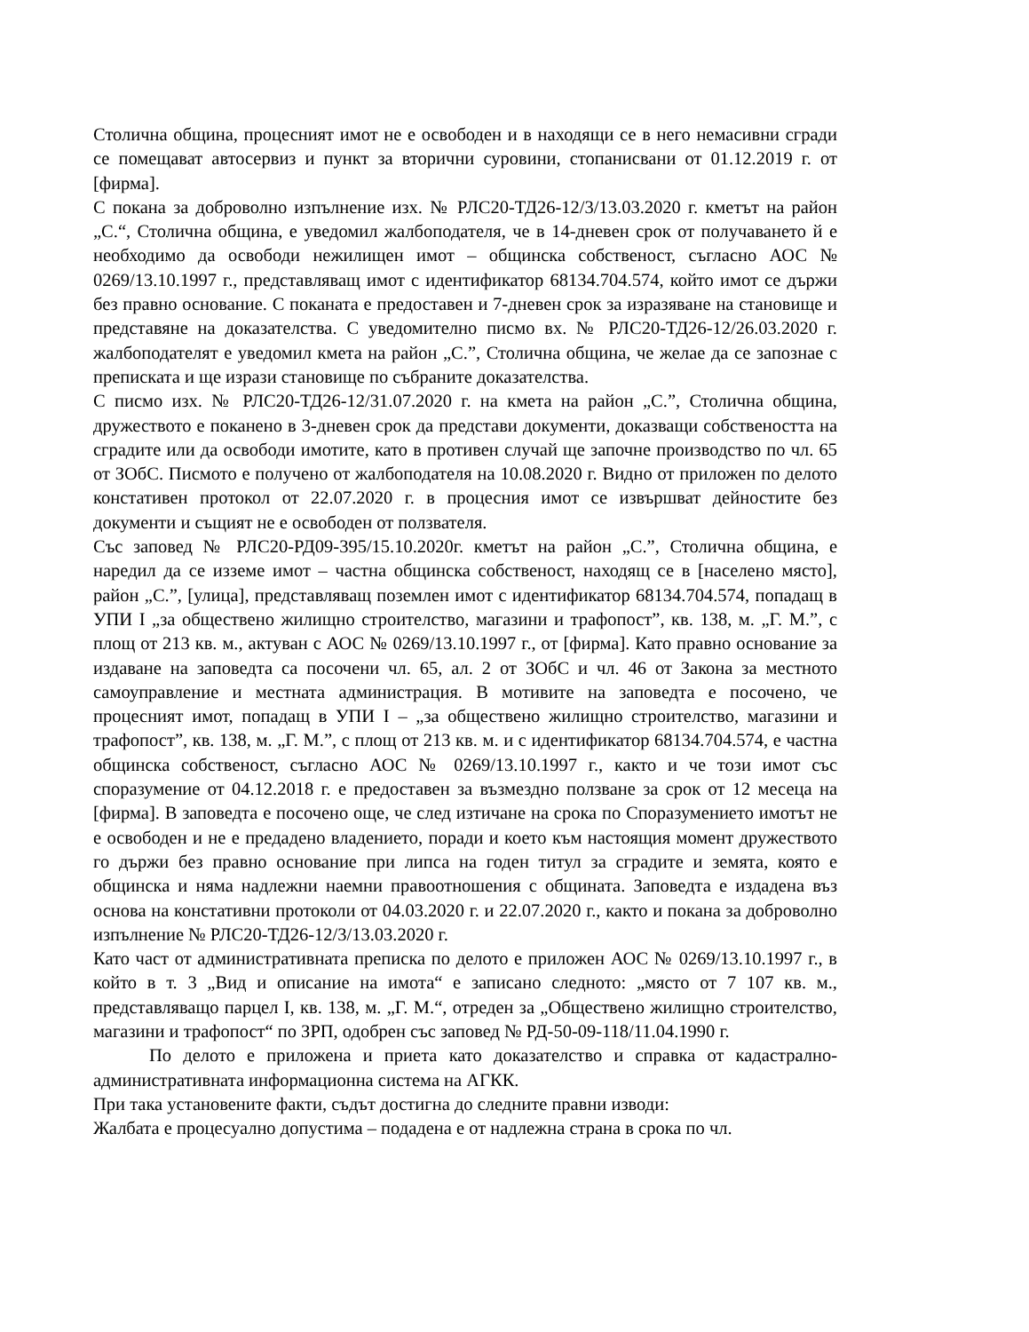Столична община, процесният имот не е освободен и в находящи се в него немасивни сгради се помещават автосервиз и пункт за вторични суровини, стопанисвани от 01.12.2019 г. от [фирма].
С покана за доброволно изпълнение изх. № РЛС20-ТД26-12/3/13.03.2020 г. кметът на район „С.“, Столична община, е уведомил жалбоподателя, че в 14-дневен срок от получаването й е необходимо да освободи нежилищен имот – общинска собственост, съгласно АОС № 0269/13.10.1997 г., представляващ имот с идентификатор 68134.704.574, който имот се държи без правно основание. С поканата е предоставен и 7-дневен срок за изразяване на становище и представяне на доказателства. С уведомително писмо вх. № РЛС20-ТД26-12/26.03.2020 г. жалбоподателят е уведомил кмета на район „С.”, Столична община, че желае да се запознае с преписката и ще изрази становище по събраните доказателства.
С писмо изх. № РЛС20-ТД26-12/31.07.2020 г. на кмета на район „С.”, Столична община, дружеството е поканено в 3-дневен срок да представи документи, доказващи собствеността на сградите или да освободи имотите, като в противен случай ще започне производство по чл. 65 от ЗОбС. Писмото е получено от жалбоподателя на 10.08.2020 г. Видно от приложен по делото констативен протокол от 22.07.2020 г. в процесния имот се извършват дейностите без документи и същият не е освободен от ползвателя.
Със заповед № РЛС20-РД09-395/15.10.2020г. кметът на район „С.”, Столична община, е наредил да се изземе имот – частна общинска собственост, находящ се в [населено място], район „С.”, [улица], представляващ поземлен имот с идентификатор 68134.704.574, попадащ в УПИ I „за обществено жилищно строителство, магазини и трафопост”, кв. 138, м. „Г. М.”, с площ от 213 кв. м., актуван с АОС № 0269/13.10.1997 г., от [фирма]. Като правно основание за издаване на заповедта са посочени чл. 65, ал. 2 от ЗОбС и чл. 46 от Закона за местното самоуправление и местната администрация. В мотивите на заповедта е посочено, че процесният имот, попадащ в УПИ I – „за обществено жилищно строителство, магазини и трафопост”, кв. 138, м. „Г. М.”, с площ от 213 кв. м. и с идентификатор 68134.704.574, е частна общинска собственост, съгласно АОС № 0269/13.10.1997 г., както и че този имот със споразумение от 04.12.2018 г. е предоставен за възмездно ползване за срок от 12 месеца на [фирма]. В заповедта е посочено още, че след изтичане на срока по Споразумението имотът не е освободен и не е предадено владението, поради и което към настоящия момент дружеството го държи без правно основание при липса на годен титул за сградите и земята, която е общинска и няма надлежни наемни правоотношения с общината. Заповедта е издадена въз основа на констативни протоколи от 04.03.2020 г. и 22.07.2020 г., както и покана за доброволно изпълнение № РЛС20-ТД26-12/3/13.03.2020 г.
Като част от административната преписка по делото е приложен АОС № 0269/13.10.1997 г., в който в т. 3 „Вид и описание на имота“ е записано следното: „място от 7 107 кв. м., представляващо парцел I, кв. 138, м. „Г. М.“, отреден за „Обществено жилищно строителство, магазини и трафопост“ по ЗРП, одобрен със заповед № РД-50-09-118/11.04.1990 г.
По делото е приложена и приета като доказателство и справка от кадастрално-административната информационна система на АГКК.
При така установените факти, съдът достигна до следните правни изводи:
Жалбата е процесуално допустима – подадена е от надлежна страна в срока по чл.